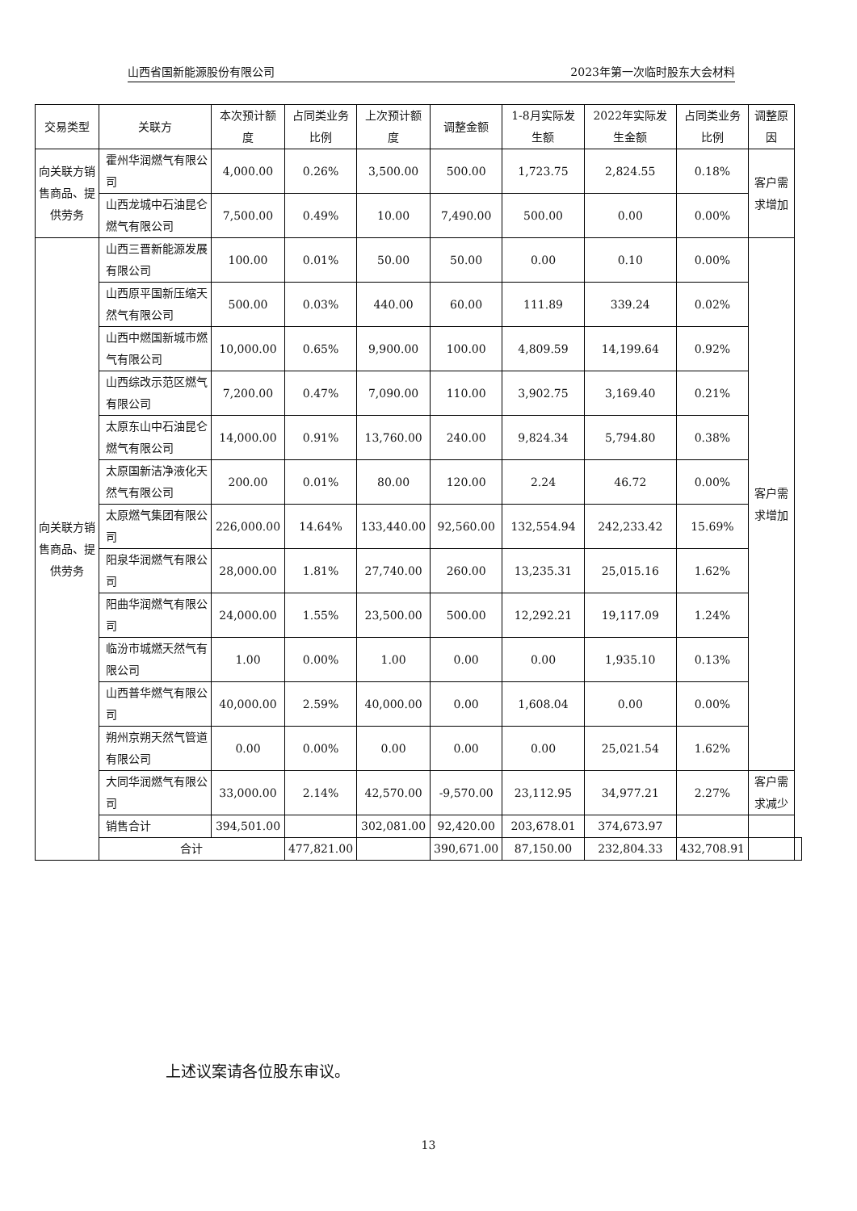山西省国新能源股份有限公司 2023年第一次临时股东大会材料
| 交易类型 | 关联方 | 本次预计额度 | 占同类业务比例 | 上次预计额度 | 调整金额 | 1-8月实际发生额 | 2022年实际发生金额 | 占同类业务比例 | 调整原因 | |
| --- | --- | --- | --- | --- | --- | --- | --- | --- | --- | --- |
| 向关联方销售商品、提供劳务 | 霍州华润燃气有限公司 | 4,000.00 | 0.26% | 3,500.00 | 500.00 | 1,723.75 | 2,824.55 | 0.18% | 客户需求增加 | |
| | 山西龙城中石油昆仑燃气有限公司 | 7,500.00 | 0.49% | 10.00 | 7,490.00 | 500.00 | 0.00 | 0.00% | | |
| 向关联方销售商品、提供劳务 | 山西三晋新能源发展有限公司 | 100.00 | 0.01% | 50.00 | 50.00 | 0.00 | 0.10 | 0.00% | 客户需求增加 | |
| | 山西原平国新压缩天然气有限公司 | 500.00 | 0.03% | 440.00 | 60.00 | 111.89 | 339.24 | 0.02% | | |
| | 山西中燃国新城市燃气有限公司 | 10,000.00 | 0.65% | 9,900.00 | 100.00 | 4,809.59 | 14,199.64 | 0.92% | | |
| | 山西综改示范区燃气有限公司 | 7,200.00 | 0.47% | 7,090.00 | 110.00 | 3,902.75 | 3,169.40 | 0.21% | | |
| | 太原东山中石油昆仑燃气有限公司 | 14,000.00 | 0.91% | 13,760.00 | 240.00 | 9,824.34 | 5,794.80 | 0.38% | | |
| | 太原国新洁净液化天然气有限公司 | 200.00 | 0.01% | 80.00 | 120.00 | 2.24 | 46.72 | 0.00% | | |
| | 太原燃气集团有限公司 | 226,000.00 | 14.64% | 133,440.00 | 92,560.00 | 132,554.94 | 242,233.42 | 15.69% | | |
| | 阳泉华润燃气有限公司 | 28,000.00 | 1.81% | 27,740.00 | 260.00 | 13,235.31 | 25,015.16 | 1.62% | | |
| | 阳曲华润燃气有限公司 | 24,000.00 | 1.55% | 23,500.00 | 500.00 | 12,292.21 | 19,117.09 | 1.24% | | |
| | 临汾市城燃天然气有限公司 | 1.00 | 0.00% | 1.00 | 0.00 | 0.00 | 1,935.10 | 0.13% | | |
| | 山西普华燃气有限公司 | 40,000.00 | 2.59% | 40,000.00 | 0.00 | 1,608.04 | 0.00 | 0.00% | | |
| | 朔州京朔天然气管道有限公司 | 0.00 | 0.00% | 0.00 | 0.00 | 0.00 | 25,021.54 | 1.62% | | |
| | 大同华润燃气有限公司 | 33,000.00 | 2.14% | 42,570.00 | -9,570.00 | 23,112.95 | 34,977.21 | 2.27% | 客户需求减少 | |
| | 销售合计 | 394,501.00 | | 302,081.00 | 92,420.00 | 203,678.01 | 374,673.97 | | | |
| | 合计 | | 477,821.00 | | 390,671.00 | 87,150.00 | 232,804.33 | 432,708.91 | | |
上述议案请各位股东审议。
13